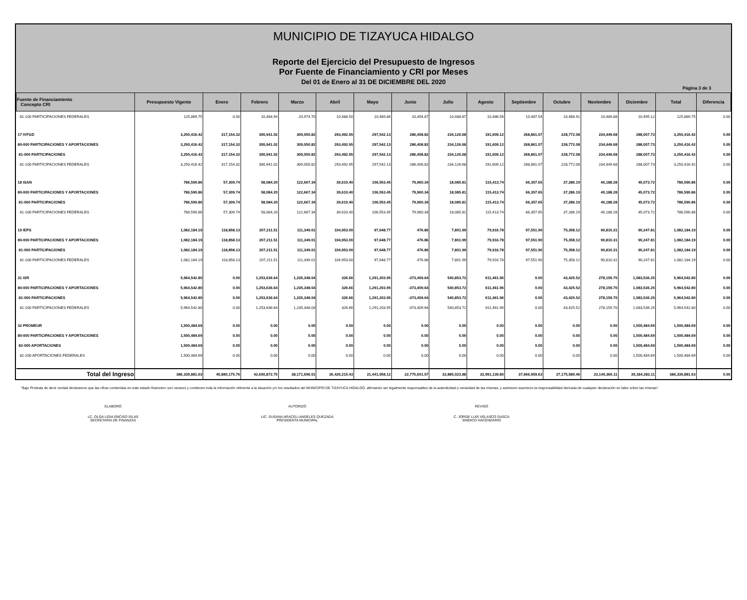MUNICIPIO DE TIZAYUCA HIDALGO
Reporte del Ejercicio del Presupuesto de Ingresos
Por Fuente de Financiamiento y CRI por Meses
Del 01 de Enero al 31 DE DICIEMBRE DEL 2020
Página 3 de 3
| Fuente de Financiamiento Concepto CRI | Presupuesto Vigente | Enero | Febrero | Marzo | Abril | Mayo | Junio | Julio | Agosto | Septiembre | Octubre | Noviembre | Diciembre | Total | Diferencia |
| --- | --- | --- | --- | --- | --- | --- | --- | --- | --- | --- | --- | --- | --- | --- | --- |
| 81-100 PARTICIPACIONES FEDERALES | 125,869.75 | 0.00 | 10,484.94 | 20,974.70 | 10,488.50 | 10,489.86 | 10,494.87 | 10,488.87 | 10,486.56 | 10,487.54 | 10,488.91 | 10,489.88 | 10,495.12 | 125,869.75 | 0.00 |
| 17 IVFGD | 3,250,416.42 | 317,154.32 | 300,941.02 | 309,050.82 | 293,492.95 | 297,542.13 | 286,408.82 | 234,126.68 | 191,609.12 | 268,861.07 | 228,772.08 | 234,449.68 | 288,007.73 | 3,250,416.42 | 0.00 |
| 80-000 PARTICIPACIONES Y APORTACIONES | 3,250,416.42 | 317,154.32 | 300,941.02 | 309,050.82 | 293,492.95 | 297,542.13 | 286,408.82 | 234,126.68 | 191,609.12 | 268,861.07 | 228,772.08 | 234,449.68 | 288,007.73 | 3,250,416.42 | 0.00 |
| 81-000 PARTICIPACIONES | 3,250,416.42 | 317,154.32 | 300,941.02 | 309,050.82 | 293,492.95 | 297,542.13 | 286,408.82 | 234,126.68 | 191,609.12 | 268,861.07 | 228,772.08 | 234,449.68 | 288,007.73 | 3,250,416.42 | 0.00 |
| 81-100 PARTICIPACIONES FEDERALES | 3,250,416.42 | 317,154.32 | 300,941.02 | 309,050.82 | 293,492.95 | 297,542.13 | 286,408.82 | 234,126.68 | 191,609.12 | 268,861.07 | 228,772.08 | 234,449.68 | 288,007.73 | 3,250,416.42 | 0.00 |
| 18 ISAN | 786,590.86 | 57,309.74 | 58,084.20 | 122,667.34 | 39,610.40 | 106,553.45 | 79,960.34 | 18,085.81 | 115,413.74 | 66,357.65 | 37,286.19 | 40,188.28 | 45,073.72 | 786,590.86 | 0.00 |
| 80-000 PARTICIPACIONES Y APORTACIONES | 786,590.86 | 57,309.74 | 58,084.20 | 122,667.34 | 39,610.40 | 106,553.45 | 79,960.34 | 18,085.81 | 115,413.74 | 66,357.65 | 37,286.19 | 40,188.28 | 45,073.72 | 786,590.86 | 0.00 |
| 81-000 PARTICIPACIONES | 786,590.86 | 57,309.74 | 58,084.20 | 122,667.34 | 39,610.40 | 106,553.45 | 79,960.34 | 18,085.81 | 115,413.74 | 66,357.65 | 37,286.19 | 40,188.28 | 45,073.72 | 786,590.86 | 0.00 |
| 81-100 PARTICIPACIONES FEDERALES | 786,590.86 | 57,309.74 | 58,084.20 | 122,667.34 | 39,610.40 | 106,553.45 | 79,960.34 | 18,085.81 | 115,413.74 | 66,357.65 | 37,286.19 | 40,188.28 | 45,073.72 | 786,590.86 | 0.00 |
| 19 IEPS | 1,082,184.19 | 118,858.13 | 207,211.51 | 111,349.01 | 104,953.00 | 97,648.77 | 476.86 | 7,801.99 | 79,916.78 | 97,551.90 | 75,358.12 | 90,810.31 | 90,247.81 | 1,082,184.19 | 0.00 |
| 80-000 PARTICIPACIONES Y APORTACIONES | 1,082,184.19 | 118,858.13 | 207,211.51 | 111,349.01 | 104,953.00 | 97,648.77 | 476.86 | 7,801.99 | 79,916.78 | 97,551.90 | 75,358.12 | 90,810.31 | 90,247.81 | 1,082,184.19 | 0.00 |
| 81-000 PARTICIPACIONES | 1,082,184.19 | 118,858.13 | 207,211.51 | 111,349.01 | 104,953.00 | 97,648.77 | 476.86 | 7,801.99 | 79,916.78 | 97,551.90 | 75,358.12 | 90,810.31 | 90,247.81 | 1,082,184.19 | 0.00 |
| 81-100 PARTICIPACIONES FEDERALES | 1,082,184.19 | 118,858.13 | 207,211.51 | 111,349.01 | 104,953.00 | 97,648.77 | 476.86 | 7,801.99 | 79,916.78 | 97,551.90 | 75,358.12 | 90,810.31 | 90,247.81 | 1,082,184.19 | 0.00 |
| 31 ISR | 5,964,542.80 | 0.00 | 1,253,636.64 | 1,235,348.04 | 326.66 | 1,291,203.95 | -373,409.64 | 540,853.72 | 611,461.96 | 0.00 | 43,425.52 | 278,159.70 | 1,083,536.25 | 5,964,542.80 | 0.00 |
| 80-000 PARTICIPACIONES Y APORTACIONES | 5,964,542.80 | 0.00 | 1,253,636.64 | 1,235,348.04 | 326.66 | 1,291,203.95 | -373,409.64 | 540,853.72 | 611,461.96 | 0.00 | 43,425.52 | 278,159.70 | 1,083,536.25 | 5,964,542.80 | 0.00 |
| 81-000 PARTICIPACIONES | 5,964,542.80 | 0.00 | 1,253,636.64 | 1,235,348.04 | 326.66 | 1,291,203.95 | -373,409.64 | 540,853.72 | 611,461.96 | 0.00 | 43,425.52 | 278,159.70 | 1,083,536.25 | 5,964,542.80 | 0.00 |
| 81-100 PARTICIPACIONES FEDERALES | 5,964,542.80 | 0.00 | 1,253,636.64 | 1,235,348.04 | 326.66 | 1,291,203.95 | -373,409.64 | 540,853.72 | 611,461.96 | 0.00 | 43,425.52 | 278,159.70 | 1,083,536.25 | 5,964,542.80 | 0.00 |
| 32 PROMEUR | 1,500,484.69 | 0.00 | 0.00 | 0.00 | 0.00 | 0.00 | 0.00 | 0.00 | 0.00 | 0.00 | 0.00 | 0.00 | 1,500,484.69 | 1,500,484.69 | 0.00 |
| 80-000 PARTICIPACIONES Y APORTACIONES | 1,500,484.69 | 0.00 | 0.00 | 0.00 | 0.00 | 0.00 | 0.00 | 0.00 | 0.00 | 0.00 | 0.00 | 0.00 | 1,500,484.69 | 1,500,484.69 | 0.00 |
| 82-000 APORTACIONES | 1,500,484.69 | 0.00 | 0.00 | 0.00 | 0.00 | 0.00 | 0.00 | 0.00 | 0.00 | 0.00 | 0.00 | 0.00 | 1,500,484.69 | 1,500,484.69 | 0.00 |
| 82-200 APORTACIONES FEDERALES | 1,500,484.69 | 0.00 | 0.00 | 0.00 | 0.00 | 0.00 | 0.00 | 0.00 | 0.00 | 0.00 | 0.00 | 0.00 | 1,500,484.69 | 1,500,484.69 | 0.00 |
| Total del Ingreso | 386,339,881.63 | 40,880,175.76 | 42,600,872.75 | 38,171,696.01 | 26,426,215.43 | 21,441,958.12 | 22,775,601.57 | 32,885,023.88 | 33,991,139.80 | 37,666,959.63 | 27,175,589.46 | 23,140,366.11 | 39,184,283.11 | 386,339,881.63 | 0.00 |
"Bajo Protesta de decir verdad declaramos que las cifras contenidas en este estado financiero son veraces y contienen toda la información referente a la situación y/o los resultados del MUNICIPIO DE TIZAYUCA HIDALGO, afirmando ser legalmente responsables de la autenticidad y veracidad de las mismas, y asimismo asuminos la responsabilidad derivada de cualquier declaración en falso sobre las mismas".
ELABORÓ
LC. OLGA LIDIA ENCISO ISLAS
SECRETARIA DE FINANZAS
AUTORIZÓ
LIC. SUSANA ARACELI ANGELES QUEZADA
PRESIDENTA MUNICIPAL
REVISÓ
C. JORGE LUIS VELASCO GASCA
SINDICO HACENDARIO